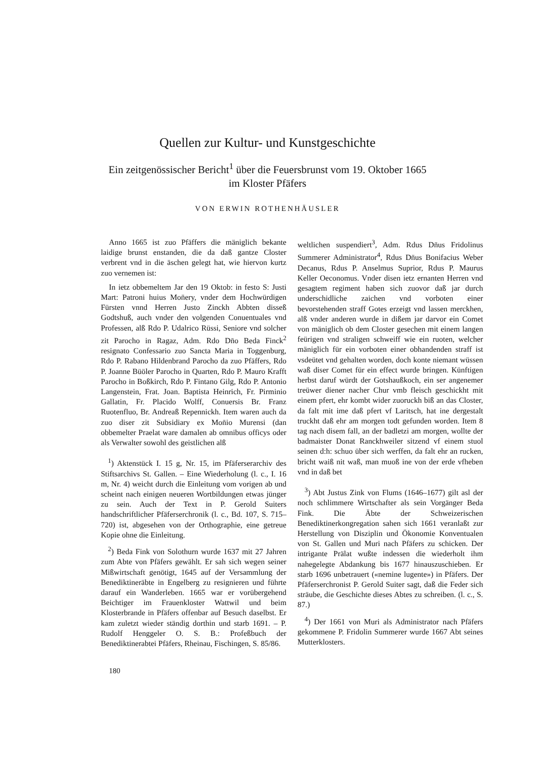Quellen zur Kultur- und Kunstgeschichte
Ein zeitgenössischer Bericht<sup>1</sup> über die Feuersbrunst vom 19. Oktober 1665
im Kloster Pfäfers
VON ERWIN ROTHENHÄUSLER
Anno 1665 ist zuo Pfäffers die mäniglich bekante laidige brunst enstanden, die da daß gantze Closter verbrent vnd in die äschen gelegt hat, wie hiervon kurtz zuo vernemen ist:
In ietz obbemeltem Jar den 19 Oktob: in festo S: Justi Mart: Patroni huius Mon̄ery, vnder dem Hochwürdigen Fürsten vnnd Herren Justo Zinckh Abbten disseß Godtshuß, auch vnder den volgenden Conuentuales vnd Professen, alß Rdo P. Udalrico Rüssi, Seniore vnd solcher zit Parocho in Ragaz, Adm. Rdo Dn̄o Beda Finck<sup>2</sup> resignato Confessario zuo Sancta Maria in Toggenburg, Rdo P. Rabano Hildenbrand Parocho da zuo Pfäffers, Rdo P. Joanne Büöler Parocho in Quarten, Rdo P. Mauro Krafft Parocho in Boßkirch, Rdo P. Fintano Gilg, Rdo P. Antonio Langenstein, Frat. Joan. Baptista Heinrich, Fr. Pirminio Gallatin, Fr. Placido Wolff, Conuersis Br. Franz Ruotenfluo, Br. Andreaß Repennickh. Item waren auch da zuo diser zit Subsidiary ex Mon̄io Murensi (dan obbemelter Praelat ware damalen ab omnibus officys oder als Verwalter sowohl des geistlichen alß
<sup>1</sup>) Aktenstück I. 15 g, Nr. 15, im Pfäferserarchiv des Stiftsarchivs St. Gallen. – Eine Wiederholung (l. c., I. 16 m, Nr. 4) weicht durch die Einleitung vom vorigen ab und scheint nach einigen neueren Wortbildungen etwas jünger zu sein. Auch der Text in P. Gerold Suiters handschriftlicher Pfäferserchronik (l. c., Bd. 107, S. 715–720) ist, abgesehen von der Orthographie, eine getreue Kopie ohne die Einleitung.
<sup>2</sup>) Beda Fink von Solothurn wurde 1637 mit 27 Jahren zum Abte von Pfäfers gewählt. Er sah sich wegen seiner Mißwirtschaft genötigt, 1645 auf der Versammlung der Benediktineräbte in Engelberg zu resignieren und führte darauf ein Wanderleben. 1665 war er vorübergehend Beichtiger im Frauenkloster Wattwil und beim Klosterbrande in Pfäfers offenbar auf Besuch daselbst. Er kam zuletzt wieder ständig dorthin und starb 1691. – P. Rudolf Henggeler O. S. B.: Profeßbuch der Benediktinerabtei Pfäfers, Rheinau, Fischingen, S. 85/86.
weltlichen suspendiert<sup>3</sup>, Adm. Rdus Dn̄us Fridolinus Summerer Administrator<sup>4</sup>, Rdus Dn̄us Bonifacius Weber Decanus, Rdus P. Anselmus Suprior, Rdus P. Maurus Keller Oeconomus. Vnder disen ietz ernanten Herren vnd gesagtem regiment haben sich zuovor daß jar durch underschidliche zaichen vnd vorboten einer bevorstehenden straff Gotes erzeigt vnd lassen merckhen, alß vnder anderen wurde in dißem jar darvor ein Comet von mäniglich ob dem Closter gesechen mit einem langen feürigen vnd straligen schweiff wie ein ruoten, welcher mäniglich für ein vorboten einer obhandenden straff ist vsdeütet vnd gehalten worden, doch konte niemant wüssen waß diser Comet für ein effect wurde bringen. Künftigen herbst daruf würdt der Gotshaußkoch, ein ser angenemer treüwer diener nacher Chur vmb fleisch geschickht mit einem pfert, ehr kombt wider zuoruckh biß an das Closter, da falt mit ime daß pfert vf Laritsch, hat ine dergestalt truckht daß ehr am morgen todt gefunden worden. Item 8 tag nach disem fall, an der badletzi am morgen, wollte der badmaister Donat Ranckhweiler sitzend vf einem stuol seinen d:h: schuo über sich werffen, da falt ehr an rucken, bricht waiß nit waß, man muoß ine von der erde vfheben vnd in daß bet
<sup>3</sup>) Abt Justus Zink von Flums (1646–1677) gilt asl der noch schlimmere Wirtschafter als sein Vorgänger Beda Fink. Die Äbte der Schweizerischen Benediktinerkongregation sahen sich 1661 veranlaßt zur Herstellung von Disziplin und Ökonomie Konventualen von St. Gallen und Muri nach Pfäfers zu schicken. Der intrigante Prälat wußte indessen die wiederholt ihm nahegelegte Abdankung bis 1677 hinauszuschieben. Er starb 1696 unbetrauert («nemine lugente») in Pfäfers. Der Pfäferserchronist P. Gerold Suiter sagt, daß die Feder sich sträube, die Geschichte dieses Abtes zu schreiben. (l. c., S. 87.)
<sup>4</sup>) Der 1661 von Muri als Administrator nach Pfäfers gekommene P. Fridolin Summerer wurde 1667 Abt seines Mutterklosters.
180